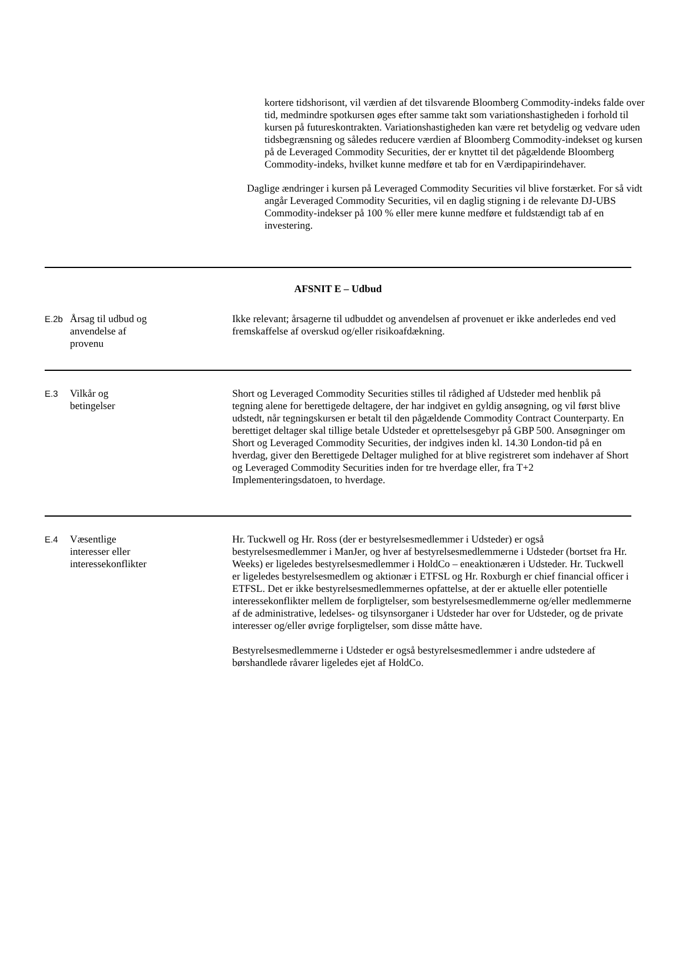kortere tidshorisont, vil værdien af det tilsvarende Bloomberg Commodity-indeks falde over tid, medmindre spotkursen øges efter samme takt som variationshastigheden i forhold til kursen på futureskontrakten. Variationshastigheden kan være ret betydelig og vedvare uden tidsbegrænsning og således reducere værdien af Bloomberg Commodity-indekset og kursen på de Leveraged Commodity Securities, der er knyttet til det pågældende Bloomberg Commodity-indeks, hvilket kunne medføre et tab for en Værdipapirindehaver.
Daglige ændringer i kursen på Leveraged Commodity Securities vil blive forstærket. For så vidt angår Leveraged Commodity Securities, vil en daglig stigning i de relevante DJ-UBS Commodity-indekser på 100 % eller mere kunne medføre et fuldstændigt tab af en investering.
| AFSNIT E – Udbud | | |
| E.2b | Årsag til udbud og anvendelse af provenu | Ikke relevant; årsagerne til udbuddet og anvendelsen af provenuet er ikke anderledes end ved fremskaffelse af overskud og/eller risikoafdækning. |
| E.3 | Vilkår og betingelser | Short og Leveraged Commodity Securities stilles til rådighed af Udsteder med henblik på tegning alene for berettigede deltagere, der har indgivet en gyldig ansøgning, og vil først blive udstedt, når tegningskursen er betalt til den pågældende Commodity Contract Counterparty. En berettiget deltager skal tillige betale Udsteder et oprettelsesgebyr på GBP 500. Ansøgninger om Short og Leveraged Commodity Securities, der indgives inden kl. 14.30 London-tid på en hverdag, giver den Berettigede Deltager mulighed for at blive registreret som indehaver af Short og Leveraged Commodity Securities inden for tre hverdage eller, fra T+2 Implementeringsdatoen, to hverdage. |
| E.4 | Væsentlige interesser eller interessekonflikter | Hr. Tuckwell og Hr. Ross (der er bestyrelsesmedlemmer i Udsteder) er også bestyrelsesmedlemmer i ManJer, og hver af bestyrelsesmedlemmerne i Udsteder (bortset fra Hr. Weeks) er ligeledes bestyrelsesmedlemmer i HoldCo – eneaktionæren i Udsteder. Hr. Tuckwell er ligeledes bestyrelsesmedlem og aktionær i ETFSL og Hr. Roxburgh er chief financial officer i ETFSL. Det er ikke bestyrelsesmedlemmernes opfattelse, at der er aktuelle eller potentielle interessekonflikter mellem de forpligtelser, som bestyrelsesmedlemmerne og/eller medlemmerne af de administrative, ledelses- og tilsynsorganer i Udsteder har over for Udsteder, og de private interesser og/eller øvrige forpligtelser, som disse måtte have. Bestyrelsesmedlemmerne i Udsteder er også bestyrelsesmedlemmer i andre udstedere af børshandlede råvarer ligeledes ejet af HoldCo. |